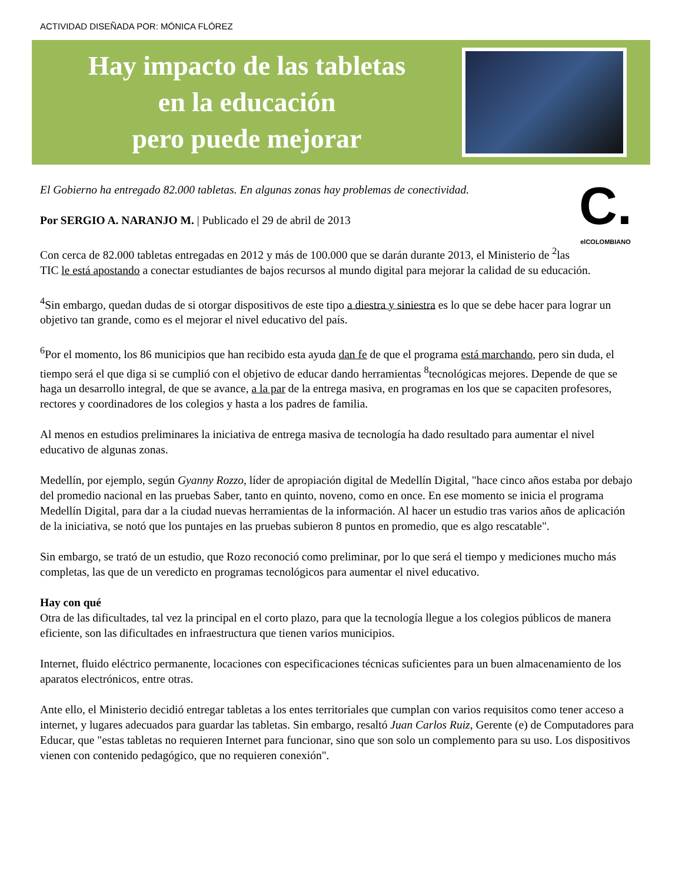ACTIVIDAD DISEÑADA POR: MÓNICA FLÓREZ
Hay impacto de las tabletas
en la educación
pero puede mejorar
C.
elCOLOMBIANO
El Gobierno ha entregado 82.000 tabletas. En algunas zonas hay problemas de conectividad.
Por SERGIO A. NARANJO M. | Publicado el 29 de abril de 2013
Con cerca de 82.000 tabletas entregadas en 2012 y más de 100.000 que se darán durante 2013, el Ministerio de <sup>2</sup>las TIC le está apostando a conectar estudiantes de bajos recursos al mundo digital para mejorar la calidad de su educación.
<sup>4</sup> Sin embargo, quedan dudas de si otorgar dispositivos de este tipo a diestra y siniestra es lo que se debe hacer para lograr un objetivo tan grande, como es el mejorar el nivel educativo del país.
<sup>6</sup> Por el momento, los 86 municipios que han recibido esta ayuda dan fe de que el programa está marchando, pero sin duda, el tiempo será el que diga si se cumplió con el objetivo de educar dando herramientas <sup>8</sup>tecnológicas mejores. Depende de que se haga un desarrollo integral, de que se avance, a la par de la entrega masiva, en programas en los que se capaciten profesores, rectores y coordinadores de los colegios y hasta a los padres de familia.
Al menos en estudios preliminares la iniciativa de entrega masiva de tecnología ha dado resultado para aumentar el nivel educativo de algunas zonas.
Medellín, por ejemplo, según Gyanny Rozzo, líder de apropiación digital de Medellín Digital, "hace cinco años estaba por debajo del promedio nacional en las pruebas Saber, tanto en quinto, noveno, como en once. En ese momento se inicia el programa Medellín Digital, para dar a la ciudad nuevas herramientas de la información. Al hacer un estudio tras varios años de aplicación de la iniciativa, se notó que los puntajes en las pruebas subieron 8 puntos en promedio, que es algo rescatable".
Sin embargo, se trató de un estudio, que Rozo reconoció como preliminar, por lo que será el tiempo y mediciones mucho más completas, las que de un veredicto en programas tecnológicos para aumentar el nivel educativo.
Hay con qué
Otra de las dificultades, tal vez la principal en el corto plazo, para que la tecnología llegue a los colegios públicos de manera eficiente, son las dificultades en infraestructura que tienen varios municipios.
Internet, fluido eléctrico permanente, locaciones con especificaciones técnicas suficientes para un buen almacenamiento de los aparatos electrónicos, entre otras.
Ante ello, el Ministerio decidió entregar tabletas a los entes territoriales que cumplan con varios requisitos como tener acceso a internet, y lugares adecuados para guardar las tabletas. Sin embargo, resaltó Juan Carlos Ruiz, Gerente (e) de Computadores para Educar, que "estas tabletas no requieren Internet para funcionar, sino que son solo un complemento para su uso. Los dispositivos vienen con contenido pedagógico, que no requieren conexión".